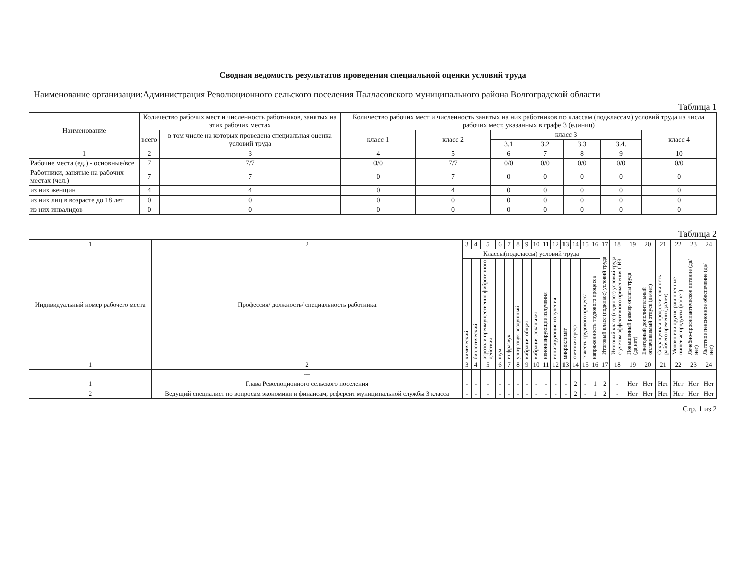Сводная ведомость результатов проведения специальной оценки условий труда
Наименование организации:Администрация Революционного сельского поселения Палласовского муниципального района Волгоградской области
Таблица 1
| Наименование | Количество рабочих мест и численность работников, занятых на этих рабочих местах | | Количество рабочих мест и численность занятых на них работников по классам (подклассам) условий труда из числа рабочих мест, указанных в графе 3 (единиц) | | | | | | |
| --- | --- | --- | --- | --- | --- | --- | --- | --- | --- |
| | всего | в том числе на которых проведена специальная оценка условий труда | класс 1 | класс 2 | класс 3 | | | | класс 4 |
| | | | | | 3.1 | 3.2 | 3.3 | 3.4. | |
| 1 | 2 | 3 | 4 | 5 | 6 | 7 | 8 | 9 | 10 |
| Рабочие места (ед.) - основные/все | 7 | 7/7 | 0/0 | 7/7 | 0/0 | 0/0 | 0/0 | 0/0 | 0/0 |
| Работники, занятые на рабочих местах (чел.) | 7 | 7 | 0 | 7 | 0 | 0 | 0 | 0 | 0 |
| из них женщин | 4 | 4 | 0 | 4 | 0 | 0 | 0 | 0 | 0 |
| из них лиц в возрасте до 18 лет | 0 | 0 | 0 | 0 | 0 | 0 | 0 | 0 | 0 |
| из них инвалидов | 0 | 0 | 0 | 0 | 0 | 0 | 0 | 0 | 0 |
Таблица 2
| 1 | 2 | 3 | 4 | 5 | 6 | 7 | 8 | 9 | 10 | 11 | 12 | 13 | 14 | 15 | 16 | 17 | 18 | 19 | 20 | 21 | 22 | 23 | 24 |
| Индивидуальный номер рабочего места | Профессия/ должность/ специальность работника | Классы(подклассы) условий труда | | | | | | | | | | | | | | Итоговый класс (подкласс) условий труда | Итоговый класс (подкласс) условий труда с учетом эффективного применения СИЗ | Повышенный размер оплаты труда (да,нет) | Ежегодный дополнительный оплачиваемый отпуск (да/нет) | Сокращенная продолжительность рабочего времени (да/нет) | Молоко или другие равноценные пищевые продукты (да/нет) | Лечебно-профилактическое питание (да/нет) | Льготное пенсионное обеспечение (да/нет) |
| | | химический | биологический | аэрозоли преимущественно фиброгенного действия | шум | инфразвук | ультразвук воздушный | вибрация общая | вибрация локальная | неионизирующие излучения | ионизирующие излучения | микроклимат | световая среда | тяжесть трудового процесса | напряженность трудового процесса | | | | | | | | |
| 1 | 2 | 3 | 4 | 5 | 6 | 7 | 8 | 9 | 10 | 11 | 12 | 13 | 14 | 15 | 16 | 17 | 18 | 19 | 20 | 21 | 22 | 23 | 24 |
| | --- | | | | | | | | | | | | | | | | | | | | | | |
| 1 | Глава Революционного сельского поселения | - | - | - | - | - | - | - | - | - | - | - | 2 | - | 1 | 2 | - | Нет | Нет | Нет | Нет | Нет | Нет |
| 2 | Ведущий специалист по вопросам экономики и финансам, референт муниципальной службы 3 класса | - | - | - | - | - | - | - | - | - | - | - | 2 | - | 1 | 2 | - | Нет | Нет | Нет | Нет | Нет | Нет |
Стр. 1 из 2